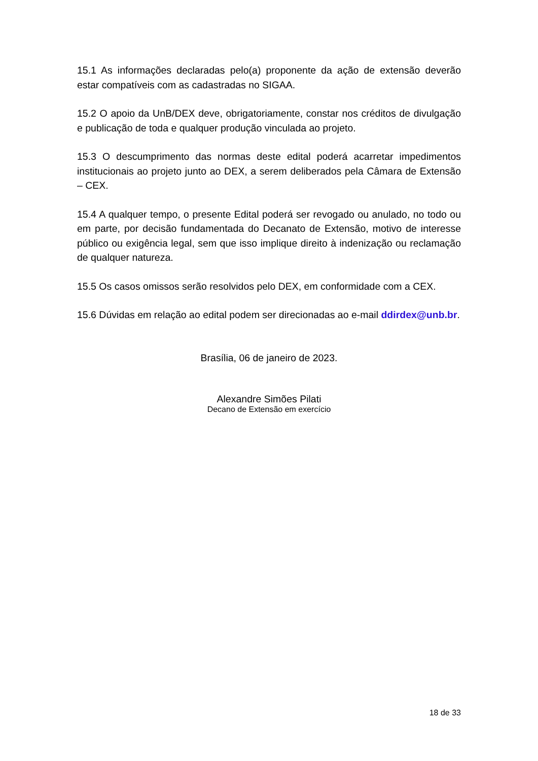15.1 As informações declaradas pelo(a) proponente da ação de extensão deverão estar compatíveis com as cadastradas no SIGAA.
15.2 O apoio da UnB/DEX deve, obrigatoriamente, constar nos créditos de divulgação e publicação de toda e qualquer produção vinculada ao projeto.
15.3 O descumprimento das normas deste edital poderá acarretar impedimentos institucionais ao projeto junto ao DEX, a serem deliberados pela Câmara de Extensão – CEX.
15.4 A qualquer tempo, o presente Edital poderá ser revogado ou anulado, no todo ou em parte, por decisão fundamentada do Decanato de Extensão, motivo de interesse público ou exigência legal, sem que isso implique direito à indenização ou reclamação de qualquer natureza.
15.5 Os casos omissos serão resolvidos pelo DEX, em conformidade com a CEX.
15.6 Dúvidas em relação ao edital podem ser direcionadas ao e-mail ddirdex@unb.br.
Brasília, 06 de janeiro de 2023.
Alexandre Simões Pilati
Decano de Extensão em exercício
18 de 33